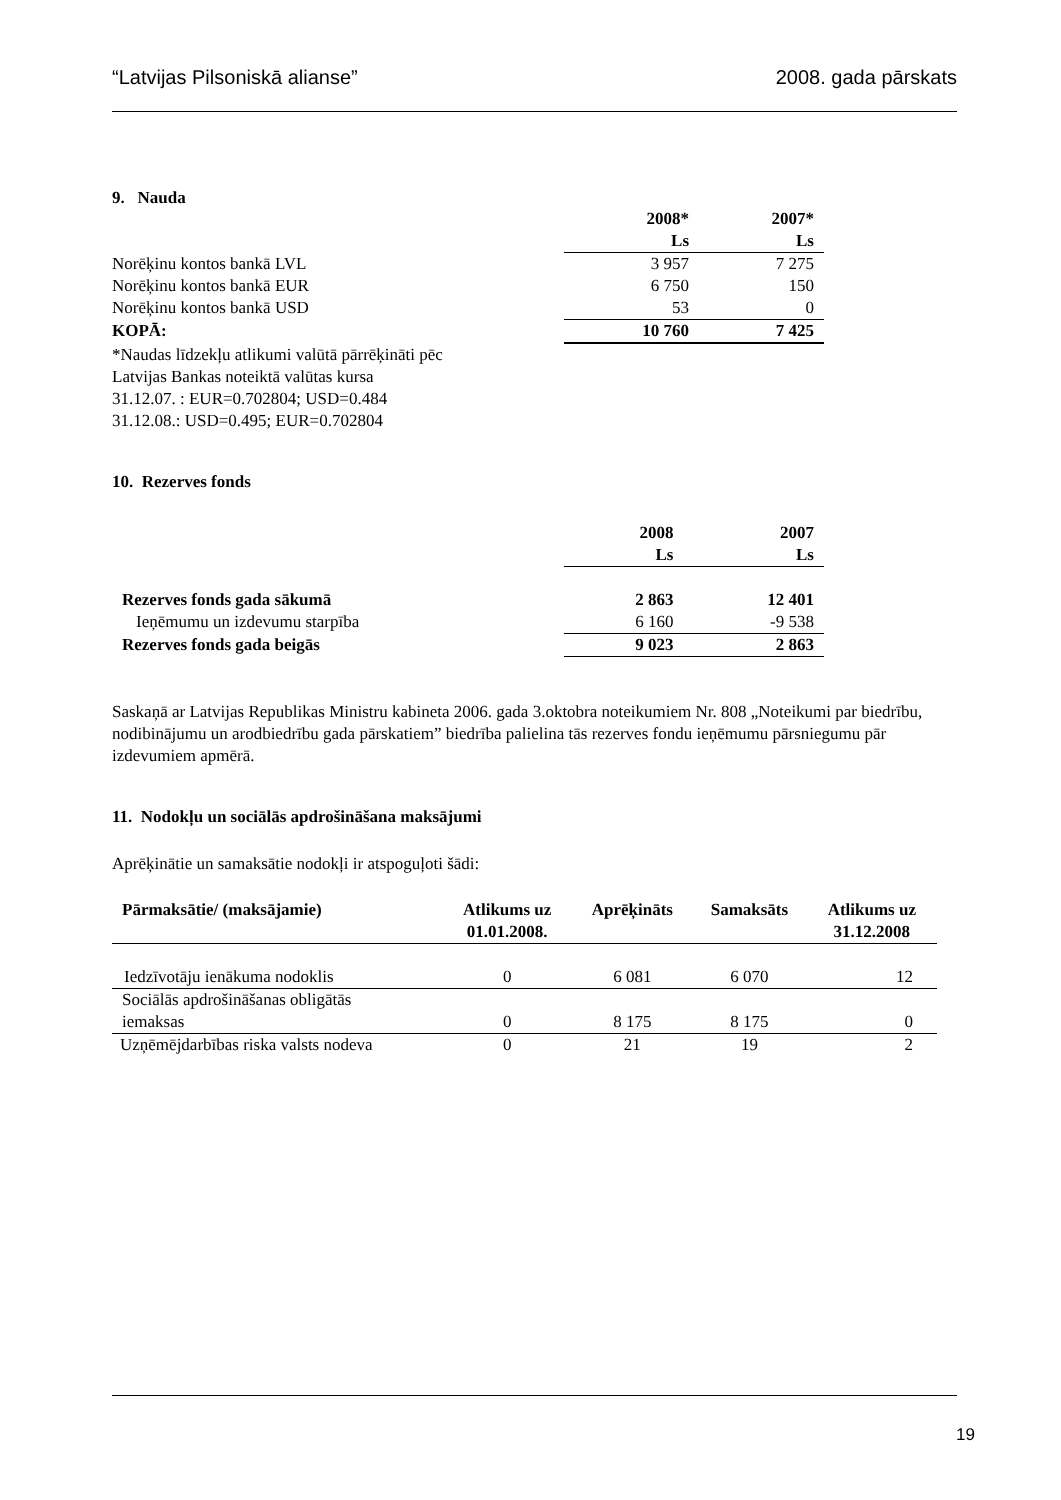“Latvijas Pilsoniskā alianse” 2008. gada pārskats
9. Nauda
| | 2008* Ls | 2007* Ls |
| --- | --- | --- |
| Norēķinu kontos bankā LVL | 3 957 | 7 275 |
| Norēķinu kontos bankā EUR | 6 750 | 150 |
| Norēķinu kontos bankā USD | 53 | 0 |
| KOPĀ: | 10 760 | 7 425 |
*Naudas līdzekļu atlikumi valūtā pārrēķināti pēc
Latvijas Bankas noteiktā valūtas kursa
31.12.07. : EUR=0.702804; USD=0.484
31.12.08.: USD=0.495; EUR=0.702804
10. Rezerves fonds
| | 2008 Ls | 2007 Ls |
| --- | --- | --- |
| Rezerves fonds gada sākumā | 2 863 | 12 401 |
| Ieņēmumu un izdevumu starpība | 6 160 | -9 538 |
| Rezerves fonds gada beigās | 9 023 | 2 863 |
Saskaņā ar Latvijas Republikas Ministru kabineta 2006. gada 3.oktobra noteikumiem Nr. 808 „Noteikumi par biedrību, nodibinājumu un arodbiedrību gada pārskatiem” biedrība palielina tās rezerves fondu ieņēmumu pārsniegumu pār izdevumiem apmērā.
11. Nodokļu un sociālās apdrošināšana maksājumi
Aprēķinātie un samaksātie nodokļi ir atspoguļoti šādi:
| Pārmaksātie/ (maksājamie) | Atlikums uz 01.01.2008. | Aprēķināts | Samaksāts | Atlikums uz 31.12.2008 |
| --- | --- | --- | --- | --- |
| Iedzīvotāju ienākuma nodoklis | 0 | 6 081 | 6 070 | 12 |
| Sociālās apdrošināšanas obligātās iemaksas | 0 | 8 175 | 8 175 | 0 |
| Uzņēmējdarbības riska valsts nodeva | 0 | 21 | 19 | 2 |
19